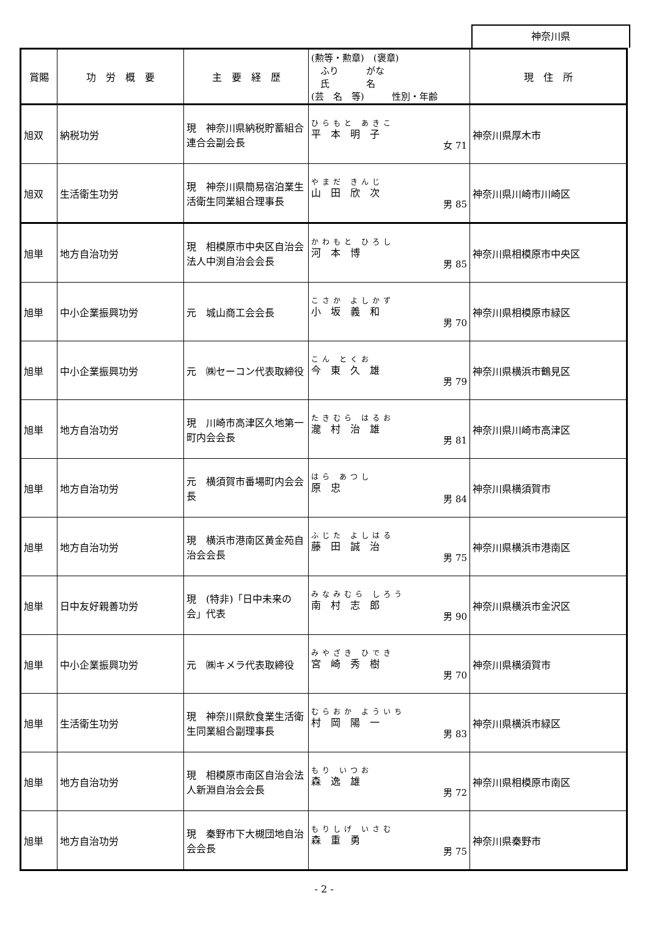神奈川県
| 賞賜 | 功 労 概 要 | 主 要 経 歴 | (勲等・勲章) (褒章) ふり がな 氏 名 (芸 名 等) 性別・年齢 | 現 住 所 |
| --- | --- | --- | --- | --- |
| 旭双 | 納税功労 | 現 神奈川県納税貯蓄組合連合会副会長 | ひらもと あきこ 平 本 明 子 女 71 | 神奈川県厚木市 |
| 旭双 | 生活衛生功労 | 現 神奈川県簡易宿泊業生活衛生同業組合理事長 | やまだ きんじ 山 田 欣 次 男 85 | 神奈川県川崎市川崎区 |
| 旭単 | 地方自治功労 | 現 相模原市中央区自治会法人中渕自治会会長 | かわもと ひろし 河 本 博 男 85 | 神奈川県相模原市中央区 |
| 旭単 | 中小企業振興功労 | 元 城山商工会会長 | こさか よしかず 小 坂 義 和 男 70 | 神奈川県相模原市緑区 |
| 旭単 | 中小企業振興功労 | 元 ㈱セーコン代表取締役 | こん とくお 今 東 久 雄 男 79 | 神奈川県横浜市鶴見区 |
| 旭単 | 地方自治功労 | 現 川崎市高津区久地第一町内会会長 | たきむら はるお 瀧 村 治 雄 男 81 | 神奈川県川崎市高津区 |
| 旭単 | 地方自治功労 | 元 横須賀市番場町内会会長 | はら あつし 原 忠 男 84 | 神奈川県横須賀市 |
| 旭単 | 地方自治功労 | 現 横浜市港南区黄金苑自治会会長 | ふじた よしはる 藤 田 誠 治 男 75 | 神奈川県横浜市港南区 |
| 旭単 | 日中友好親善功労 | 現 (特非)「日中未来の会」代表 | みなみむら しろう 南 村 志 郎 男 90 | 神奈川県横浜市金沢区 |
| 旭単 | 中小企業振興功労 | 元 ㈱キメラ代表取締役 | みやざき ひでき 宮 崎 秀 樹 男 70 | 神奈川県横須賀市 |
| 旭単 | 生活衛生功労 | 現 神奈川県飲食業生活衛生同業組合副理事長 | むらおか よういち 村 岡 陽 一 男 83 | 神奈川県横浜市緑区 |
| 旭単 | 地方自治功労 | 現 相模原市南区自治会法人新淵自治会会長 | もり いつお 森 逸 雄 男 72 | 神奈川県相模原市南区 |
| 旭単 | 地方自治功労 | 現 秦野市下大槻団地自治会会長 | もりしげ いさむ 森 重 勇 男 75 | 神奈川県秦野市 |
- 2 -